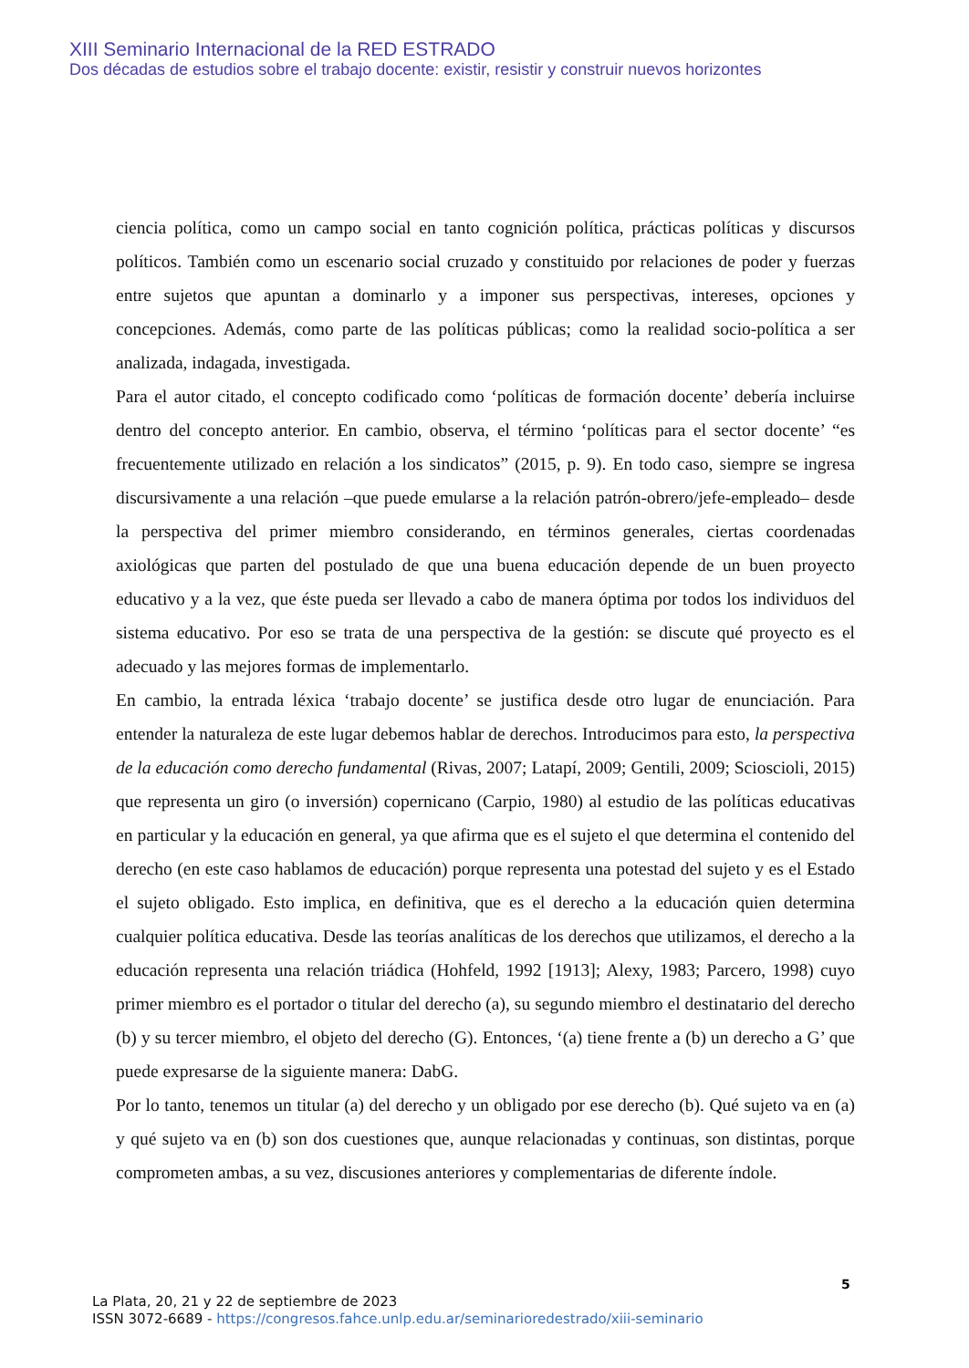XIII Seminario Internacional de la RED ESTRADO
Dos décadas de estudios sobre el trabajo docente: existir, resistir y construir nuevos horizontes
ciencia política, como un campo social en tanto cognición política, prácticas políticas y discursos políticos. También como un escenario social cruzado y constituido por relaciones de poder y fuerzas entre sujetos que apuntan a dominarlo y a imponer sus perspectivas, intereses, opciones y concepciones. Además, como parte de las políticas públicas; como la realidad socio-política a ser analizada, indagada, investigada.
Para el autor citado, el concepto codificado como ‘políticas de formación docente’ debería incluirse dentro del concepto anterior. En cambio, observa, el término ‘políticas para el sector docente’ “es frecuentemente utilizado en relación a los sindicatos” (2015, p. 9). En todo caso, siempre se ingresa discursivamente a una relación –que puede emularse a la relación patrón-obrero/jefe-empleado– desde la perspectiva del primer miembro considerando, en términos generales, ciertas coordenadas axiológicas que parten del postulado de que una buena educación depende de un buen proyecto educativo y a la vez, que éste pueda ser llevado a cabo de manera óptima por todos los individuos del sistema educativo. Por eso se trata de una perspectiva de la gestión: se discute qué proyecto es el adecuado y las mejores formas de implementarlo.
En cambio, la entrada léxica ‘trabajo docente’ se justifica desde otro lugar de enunciación. Para entender la naturaleza de este lugar debemos hablar de derechos. Introducimos para esto, la perspectiva de la educación como derecho fundamental (Rivas, 2007; Latapí, 2009; Gentili, 2009; Scioscioli, 2015) que representa un giro (o inversión) copernicano (Carpio, 1980) al estudio de las políticas educativas en particular y la educación en general, ya que afirma que es el sujeto el que determina el contenido del derecho (en este caso hablamos de educación) porque representa una potestad del sujeto y es el Estado el sujeto obligado. Esto implica, en definitiva, que es el derecho a la educación quien determina cualquier política educativa. Desde las teorías analíticas de los derechos que utilizamos, el derecho a la educación representa una relación triádica (Hohfeld, 1992 [1913]; Alexy, 1983; Parcero, 1998) cuyo primer miembro es el portador o titular del derecho (a), su segundo miembro el destinatario del derecho (b) y su tercer miembro, el objeto del derecho (G). Entonces, ‘(a) tiene frente a (b) un derecho a G’ que puede expresarse de la siguiente manera: DabG.
Por lo tanto, tenemos un titular (a) del derecho y un obligado por ese derecho (b). Qué sujeto va en (a) y qué sujeto va en (b) son dos cuestiones que, aunque relacionadas y continuas, son distintas, porque comprometen ambas, a su vez, discusiones anteriores y complementarias de diferente índole.
5
La Plata, 20, 21 y 22 de septiembre de 2023
ISSN 3072-6689 - https://congresos.fahce.unlp.edu.ar/seminarioredestrado/xiii-seminario